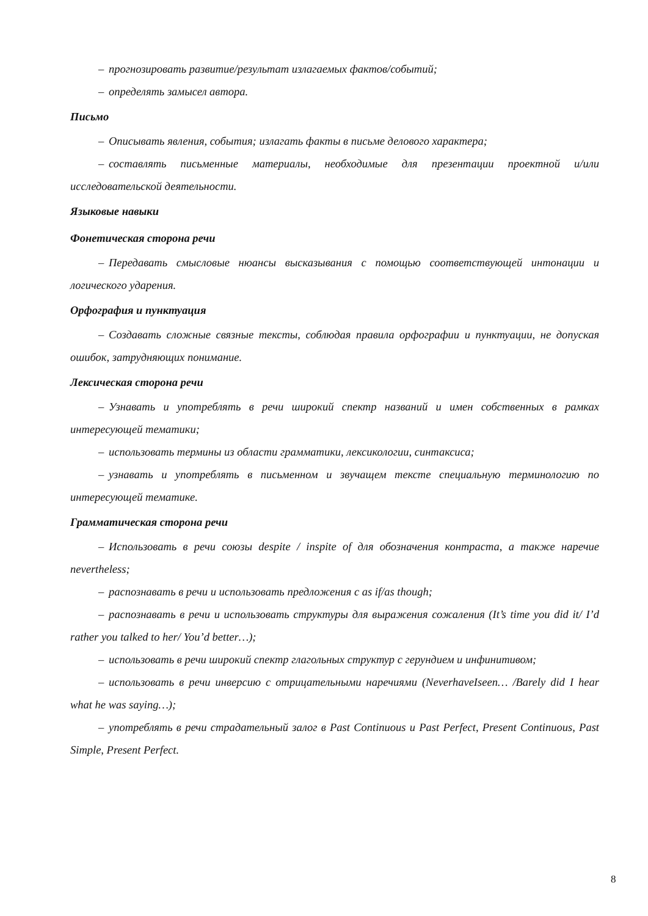– прогнозировать развитие/результат излагаемых фактов/событий;
– определять замысел автора.
Письмо
– Описывать явления, события; излагать факты в письме делового характера;
– составлять письменные материалы, необходимые для презентации проектной и/или исследовательской деятельности.
Языковые навыки
Фонетическая сторона речи
– Передавать смысловые нюансы высказывания с помощью соответствующей интонации и логического ударения.
Орфография и пунктуация
– Создавать сложные связные тексты, соблюдая правила орфографии и пунктуации, не допуская ошибок, затрудняющих понимание.
Лексическая сторона речи
– Узнавать и употреблять в речи широкий спектр названий и имен собственных в рамках интересующей тематики;
– использовать термины из области грамматики, лексикологии, синтаксиса;
– узнавать и употреблять в письменном и звучащем тексте специальную терминологию по интересующей тематике.
Грамматическая сторона речи
– Использовать в речи союзы despite / inspite of для обозначения контраста, а также наречие nevertheless;
– распознавать в речи и использовать предложения с as if/as though;
– распознавать в речи и использовать структуры для выражения сожаления (It’s time you did it/ I’d rather you talked to her/ You’d better…);
– использовать в речи широкий спектр глагольных структур с герундием и инфинитивом;
– использовать в речи инверсию с отрицательными наречиями (NeverhaveIseen… /Barely did I hear what he was saying…);
– употреблять в речи страдательный залог в Past Continuous и Past Perfect, Present Continuous, Past Simple, Present Perfect.
8